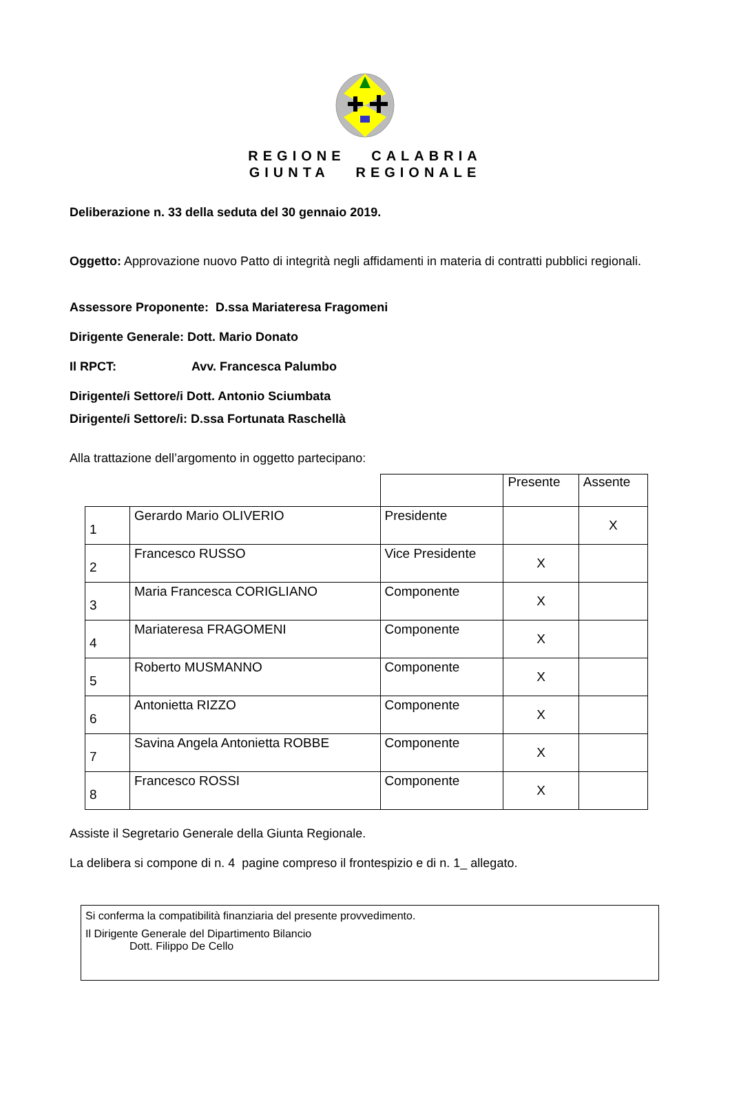REGIONE CALABRIA
GIUNTA REGIONALE
Deliberazione n. 33 della seduta del 30 gennaio 2019.
Oggetto: Approvazione nuovo Patto di integrità negli affidamenti in materia di contratti pubblici regionali.
Assessore Proponente: D.ssa Mariateresa Fragomeni
Dirigente Generale: Dott. Mario Donato
Il RPCT: Avv. Francesca Palumbo
Dirigente/i Settore/i Dott. Antonio Sciumbata
Dirigente/i Settore/i: D.ssa Fortunata Raschellà
Alla trattazione dell’argomento in oggetto partecipano:
| | | | Presente | Assente |
| 1 | Gerardo Mario OLIVERIO | Presidente | | X |
| 2 | Francesco RUSSO | Vice Presidente | X | |
| 3 | Maria Francesca CORIGLIANO | Componente | X | |
| 4 | Mariateresa FRAGOMENI | Componente | X | |
| 5 | Roberto MUSMANNO | Componente | X | |
| 6 | Antonietta RIZZO | Componente | X | |
| 7 | Savina Angela Antonietta ROBBE | Componente | X | |
| 8 | Francesco ROSSI | Componente | X | |
Assiste il Segretario Generale della Giunta Regionale.
La delibera si compone di n. 4 pagine compreso il frontespizio e di n. 1_ allegato.
Si conferma la compatibilità finanziaria del presente provvedimento.
Il Dirigente Generale del Dipartimento Bilancio
Dott. Filippo De Cello